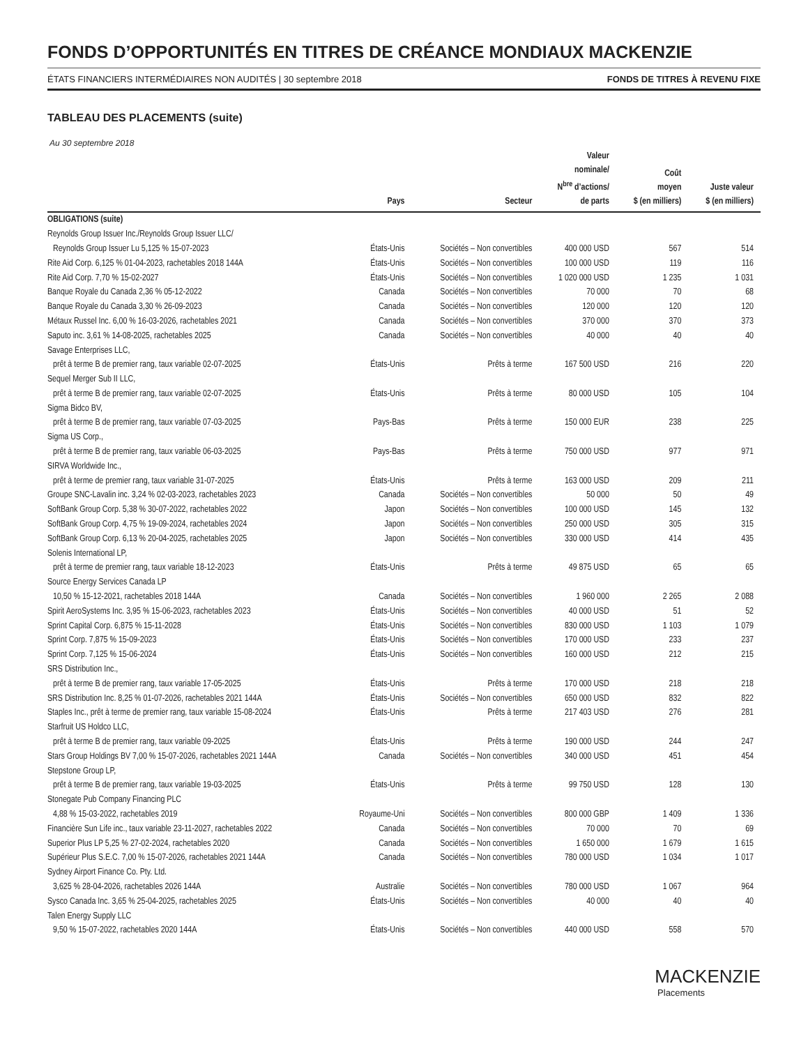FONDS D’OPPORTUNITÉS EN TITRES DE CRÉANCE MONDIAUX MACKENZIE
ÉTATS FINANCIERS INTERMÉDIAIRES NON AUDITÉS | 30 septembre 2018 FONDS DE TITRES À REVENU FIXE
TABLEAU DES PLACEMENTS (suite)
Au 30 septembre 2018
| | Pays | Secteur | Valeur nominale/ N<sup>bre</sup> d’actions/ de parts | Coût moyen $ (en milliers) | Juste valeur $ (en milliers) |
| --- | --- | --- | --- | --- | --- |
| OBLIGATIONS (suite) | | | | | |
| Reynolds Group Issuer Inc./Reynolds Group Issuer LLC/ | | | | | |
| Reynolds Group Issuer Lu 5,125 % 15-07-2023 | États-Unis | Sociétés – Non convertibles | 400 000 USD | 567 | 514 |
| Rite Aid Corp. 6,125 % 01-04-2023, rachetables 2018 144A | États-Unis | Sociétés – Non convertibles | 100 000 USD | 119 | 116 |
| Rite Aid Corp. 7,70 % 15-02-2027 | États-Unis | Sociétés – Non convertibles | 1 020 000 USD | 1 235 | 1 031 |
| Banque Royale du Canada 2,36 % 05-12-2022 | Canada | Sociétés – Non convertibles | 70 000 | 70 | 68 |
| Banque Royale du Canada 3,30 % 26-09-2023 | Canada | Sociétés – Non convertibles | 120 000 | 120 | 120 |
| Métaux Russel Inc. 6,00 % 16-03-2026, rachetables 2021 | Canada | Sociétés – Non convertibles | 370 000 | 370 | 373 |
| Saputo inc. 3,61 % 14-08-2025, rachetables 2025 | Canada | Sociétés – Non convertibles | 40 000 | 40 | 40 |
| Savage Enterprises LLC, | | | | | |
| prêt à terme B de premier rang, taux variable 02-07-2025 | États-Unis | Prêts à terme | 167 500 USD | 216 | 220 |
| Sequel Merger Sub II LLC, | | | | | |
| prêt à terme B de premier rang, taux variable 02-07-2025 | États-Unis | Prêts à terme | 80 000 USD | 105 | 104 |
| Sigma Bidco BV, | | | | | |
| prêt à terme B de premier rang, taux variable 07-03-2025 | Pays-Bas | Prêts à terme | 150 000 EUR | 238 | 225 |
| Sigma US Corp., | | | | | |
| prêt à terme B de premier rang, taux variable 06-03-2025 | Pays-Bas | Prêts à terme | 750 000 USD | 977 | 971 |
| SIRVA Worldwide Inc., | | | | | |
| prêt à terme de premier rang, taux variable 31-07-2025 | États-Unis | Prêts à terme | 163 000 USD | 209 | 211 |
| Groupe SNC-Lavalin inc. 3,24 % 02-03-2023, rachetables 2023 | Canada | Sociétés – Non convertibles | 50 000 | 50 | 49 |
| SoftBank Group Corp. 5,38 % 30-07-2022, rachetables 2022 | Japon | Sociétés – Non convertibles | 100 000 USD | 145 | 132 |
| SoftBank Group Corp. 4,75 % 19-09-2024, rachetables 2024 | Japon | Sociétés – Non convertibles | 250 000 USD | 305 | 315 |
| SoftBank Group Corp. 6,13 % 20-04-2025, rachetables 2025 | Japon | Sociétés – Non convertibles | 330 000 USD | 414 | 435 |
| Solenis International LP, | | | | | |
| prêt à terme de premier rang, taux variable 18-12-2023 | États-Unis | Prêts à terme | 49 875 USD | 65 | 65 |
| Source Energy Services Canada LP | | | | | |
| 10,50 % 15-12-2021, rachetables 2018 144A | Canada | Sociétés – Non convertibles | 1 960 000 | 2 265 | 2 088 |
| Spirit AeroSystems Inc. 3,95 % 15-06-2023, rachetables 2023 | États-Unis | Sociétés – Non convertibles | 40 000 USD | 51 | 52 |
| Sprint Capital Corp. 6,875 % 15-11-2028 | États-Unis | Sociétés – Non convertibles | 830 000 USD | 1 103 | 1 079 |
| Sprint Corp. 7,875 % 15-09-2023 | États-Unis | Sociétés – Non convertibles | 170 000 USD | 233 | 237 |
| Sprint Corp. 7,125 % 15-06-2024 | États-Unis | Sociétés – Non convertibles | 160 000 USD | 212 | 215 |
| SRS Distribution Inc., | | | | | |
| prêt à terme B de premier rang, taux variable 17-05-2025 | États-Unis | Prêts à terme | 170 000 USD | 218 | 218 |
| SRS Distribution Inc. 8,25 % 01-07-2026, rachetables 2021 144A | États-Unis | Sociétés – Non convertibles | 650 000 USD | 832 | 822 |
| Staples Inc., prêt à terme de premier rang, taux variable 15-08-2024 | États-Unis | Prêts à terme | 217 403 USD | 276 | 281 |
| Starfruit US Holdco LLC, | | | | | |
| prêt à terme B de premier rang, taux variable 09-2025 | États-Unis | Prêts à terme | 190 000 USD | 244 | 247 |
| Stars Group Holdings BV 7,00 % 15-07-2026, rachetables 2021 144A | Canada | Sociétés – Non convertibles | 340 000 USD | 451 | 454 |
| Stepstone Group LP, | | | | | |
| prêt à terme B de premier rang, taux variable 19-03-2025 | États-Unis | Prêts à terme | 99 750 USD | 128 | 130 |
| Stonegate Pub Company Financing PLC | | | | | |
| 4,88 % 15-03-2022, rachetables 2019 | Royaume-Uni | Sociétés – Non convertibles | 800 000 GBP | 1 409 | 1 336 |
| Financière Sun Life inc., taux variable 23-11-2027, rachetables 2022 | Canada | Sociétés – Non convertibles | 70 000 | 70 | 69 |
| Superior Plus LP 5,25 % 27-02-2024, rachetables 2020 | Canada | Sociétés – Non convertibles | 1 650 000 | 1 679 | 1 615 |
| Supérieur Plus S.E.C. 7,00 % 15-07-2026, rachetables 2021 144A | Canada | Sociétés – Non convertibles | 780 000 USD | 1 034 | 1 017 |
| Sydney Airport Finance Co. Pty. Ltd. | | | | | |
| 3,625 % 28-04-2026, rachetables 2026 144A | Australie | Sociétés – Non convertibles | 780 000 USD | 1 067 | 964 |
| Sysco Canada Inc. 3,65 % 25-04-2025, rachetables 2025 | États-Unis | Sociétés – Non convertibles | 40 000 | 40 | 40 |
| Talen Energy Supply LLC | | | | | |
| 9,50 % 15-07-2022, rachetables 2020 144A | États-Unis | Sociétés – Non convertibles | 440 000 USD | 558 | 570 |
MACKENZIE
Placements